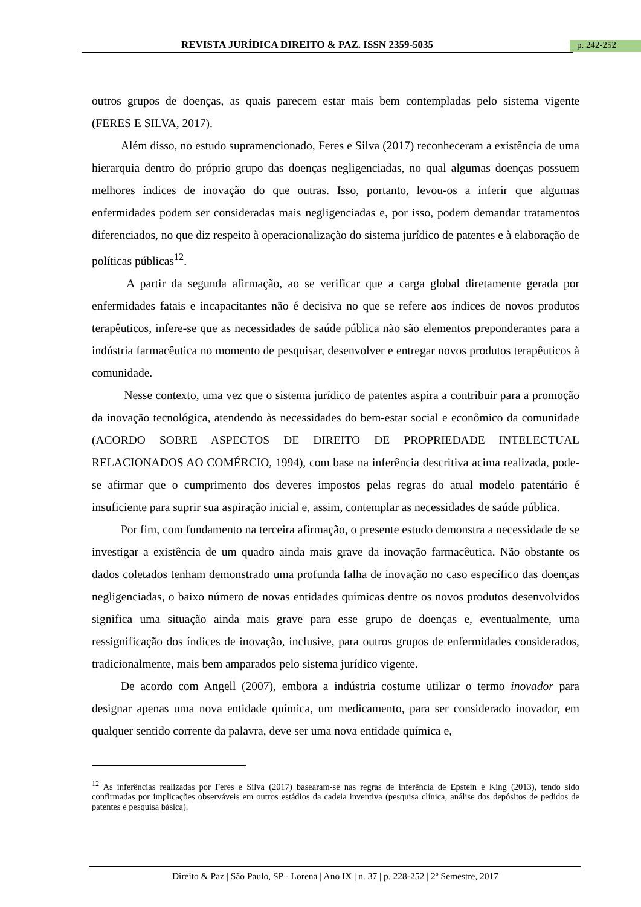REVISTA JURÍDICA DIREITO & PAZ. ISSN 2359-5035 p. 242-252
outros grupos de doenças, as quais parecem estar mais bem contempladas pelo sistema vigente (FERES E SILVA, 2017).
Além disso, no estudo supramencionado, Feres e Silva (2017) reconheceram a existência de uma hierarquia dentro do próprio grupo das doenças negligenciadas, no qual algumas doenças possuem melhores índices de inovação do que outras. Isso, portanto, levou-os a inferir que algumas enfermidades podem ser consideradas mais negligenciadas e, por isso, podem demandar tratamentos diferenciados, no que diz respeito à operacionalização do sistema jurídico de patentes e à elaboração de políticas públicas<sup>12</sup>.
A partir da segunda afirmação, ao se verificar que a carga global diretamente gerada por enfermidades fatais e incapacitantes não é decisiva no que se refere aos índices de novos produtos terapêuticos, infere-se que as necessidades de saúde pública não são elementos preponderantes para a indústria farmacêutica no momento de pesquisar, desenvolver e entregar novos produtos terapêuticos à comunidade.
Nesse contexto, uma vez que o sistema jurídico de patentes aspira a contribuir para a promoção da inovação tecnológica, atendendo às necessidades do bem-estar social e econômico da comunidade (ACORDO SOBRE ASPECTOS DE DIREITO DE PROPRIEDADE INTELECTUAL RELACIONADOS AO COMÉRCIO, 1994), com base na inferência descritiva acima realizada, pode-se afirmar que o cumprimento dos deveres impostos pelas regras do atual modelo patentário é insuficiente para suprir sua aspiração inicial e, assim, contemplar as necessidades de saúde pública.
Por fim, com fundamento na terceira afirmação, o presente estudo demonstra a necessidade de se investigar a existência de um quadro ainda mais grave da inovação farmacêutica. Não obstante os dados coletados tenham demonstrado uma profunda falha de inovação no caso específico das doenças negligenciadas, o baixo número de novas entidades químicas dentre os novos produtos desenvolvidos significa uma situação ainda mais grave para esse grupo de doenças e, eventualmente, uma ressignificação dos índices de inovação, inclusive, para outros grupos de enfermidades considerados, tradicionalmente, mais bem amparados pelo sistema jurídico vigente.
De acordo com Angell (2007), embora a indústria costume utilizar o termo inovador para designar apenas uma nova entidade química, um medicamento, para ser considerado inovador, em qualquer sentido corrente da palavra, deve ser uma nova entidade química e,
<sup>12</sup> As inferências realizadas por Feres e Silva (2017) basearam-se nas regras de inferência de Epstein e King (2013), tendo sido confirmadas por implicações observáveis em outros estádios da cadeia inventiva (pesquisa clínica, análise dos depósitos de pedidos de patentes e pesquisa básica).
Direito & Paz | São Paulo, SP - Lorena | Ano IX | n. 37 | p. 228-252 | 2º Semestre, 2017